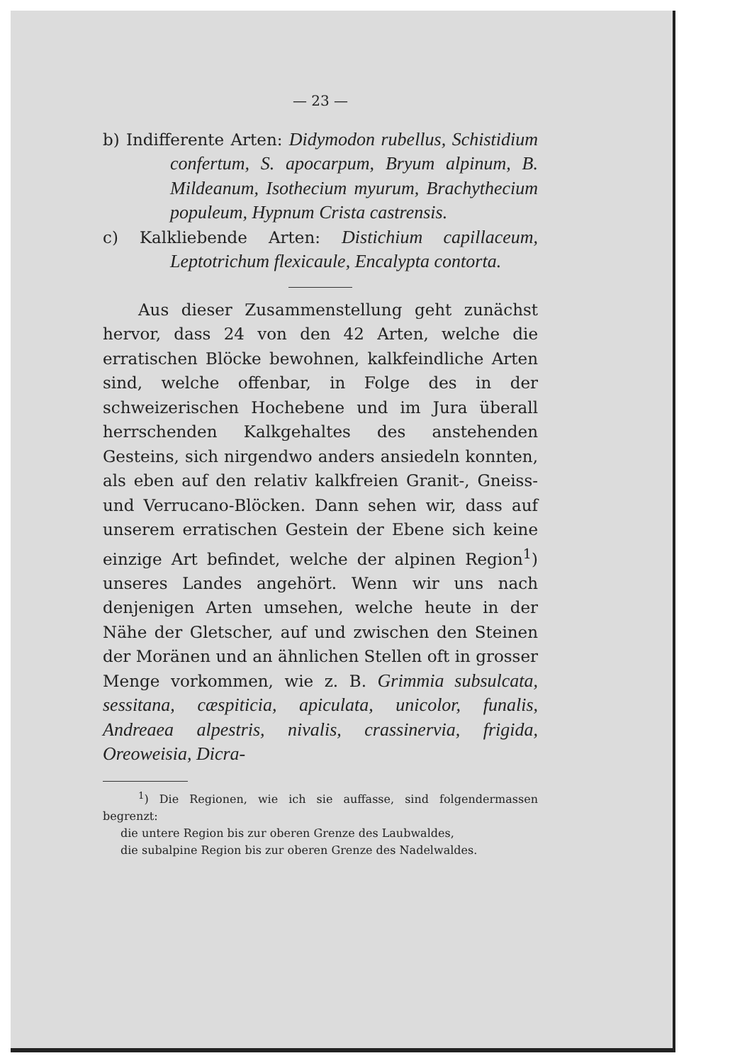— 23 —
b) Indifferente Arten: Didymodon rubellus, Schistidium confertum, S. apocarpum, Bryum alpinum, B. Mildeanum, Isothecium myurum, Brachythecium populeum, Hypnum Crista castrensis.
c) Kalkliebende Arten: Distichium capillaceum, Leptotrichum flexicaule, Encalypta contorta.
Aus dieser Zusammenstellung geht zunächst hervor, dass 24 von den 42 Arten, welche die erratischen Blöcke bewohnen, kalkfeindliche Arten sind, welche offenbar, in Folge des in der schweizerischen Hochebene und im Jura überall herrschenden Kalkgehaltes des anstehenden Gesteins, sich nirgendwo anders ansiedeln konnten, als eben auf den relativ kalkfreien Granit-, Gneiss- und Verrucano-Blöcken. Dann sehen wir, dass auf unserem erratischen Gestein der Ebene sich keine einzige Art befindet, welche der alpinen Region<sup>1</sup>) unseres Landes angehört. Wenn wir uns nach denjenigen Arten umsehen, welche heute in der Nähe der Gletscher, auf und zwischen den Steinen der Moränen und an ähnlichen Stellen oft in grosser Menge vorkommen, wie z. B. Grimmia subsulcata, sessitana, cæspiticia, apiculata, unicolor, funalis, Andreaea alpestris, nivalis, crassinervia, frigida, Oreoweisia, Dicra-
<sup>1</sup>) Die Regionen, wie ich sie auffasse, sind folgendermassen begrenzt:
die untere Region bis zur oberen Grenze des Laubwaldes,
die subalpine Region bis zur oberen Grenze des Nadelwaldes.